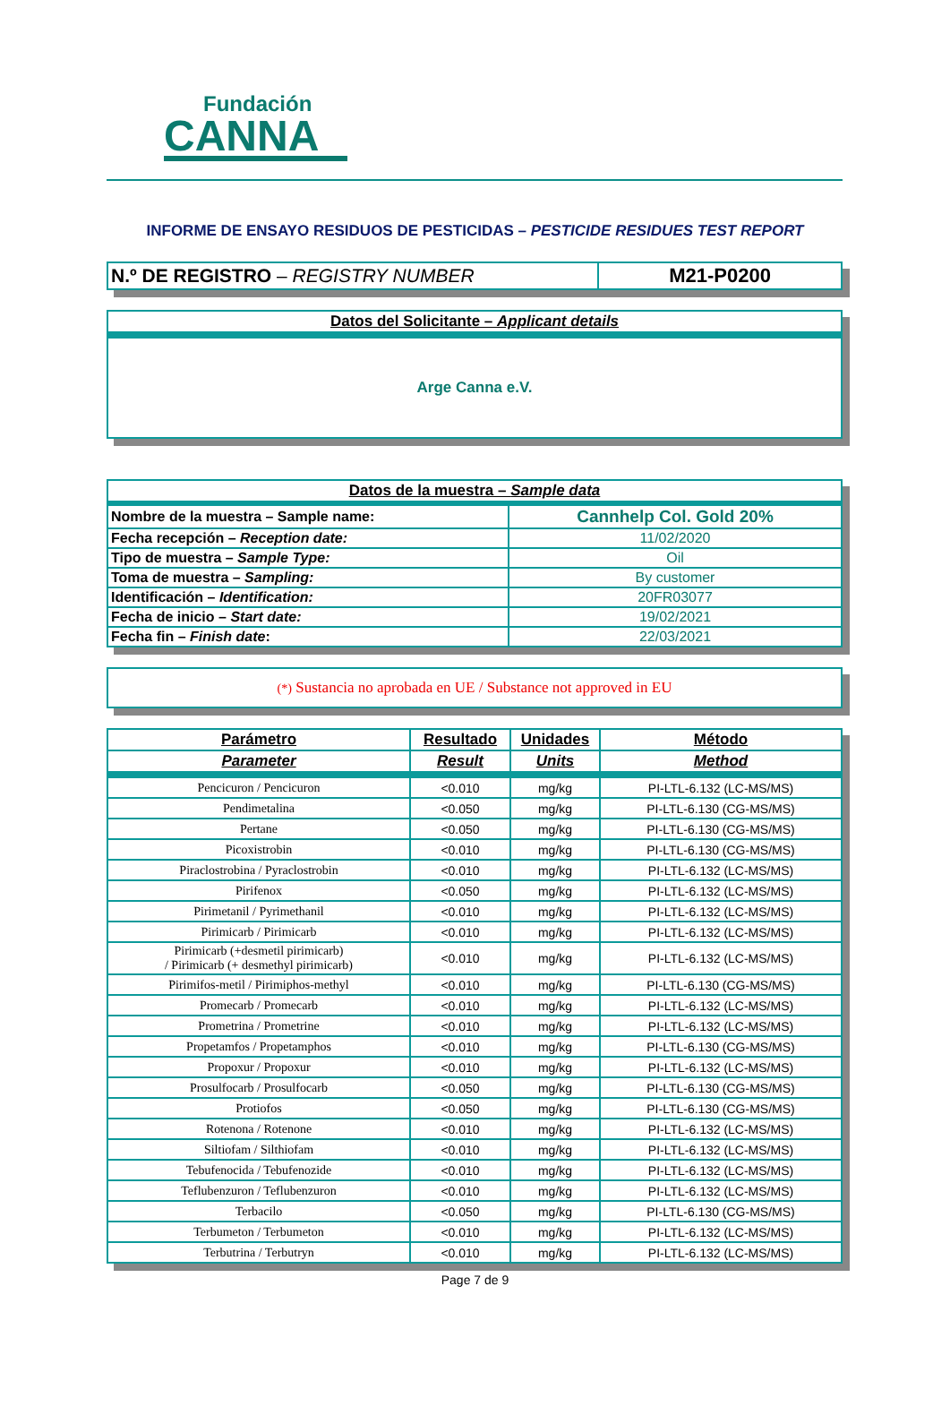Fundación
CANNA
INFORME DE ENSAYO RESIDUOS DE PESTICIDAS – PESTICIDE RESIDUES TEST REPORT
| N.º DE REGISTRO – REGISTRY NUMBER | M21-P0200 |
| Datos del Solicitante – Applicant details |
| Arge Canna e.V. |
| Datos de la muestra – Sample data | |
| Nombre de la muestra – Sample name: | Cannhelp Col. Gold 20% |
| Fecha recepción – Reception date: | 11/02/2020 |
| Tipo de muestra – Sample Type: | Oil |
| Toma de muestra – Sampling: | By customer |
| Identificación – Identification: | 20FR03077 |
| Fecha de inicio – Start date: | 19/02/2021 |
| Fecha fin – Finish date : | 22/03/2021 |
| (*) Sustancia no aprobada en UE / Substance not approved in EU |
| Parámetro | Resultado | Unidades | Método |
| --- | --- | --- | --- |
| Parameter | Result | Units | Method |
| Pencicuron / Pencicuron | <0.010 | mg/kg | PI-LTL-6.132 (LC-MS/MS) |
| Pendimetalina | <0.050 | mg/kg | PI-LTL-6.130 (CG-MS/MS) |
| Pertane | <0.050 | mg/kg | PI-LTL-6.130 (CG-MS/MS) |
| Picoxistrobin | <0.010 | mg/kg | PI-LTL-6.130 (CG-MS/MS) |
| Piraclostrobina / Pyraclostrobin | <0.010 | mg/kg | PI-LTL-6.132 (LC-MS/MS) |
| Pirifenox | <0.050 | mg/kg | PI-LTL-6.132 (LC-MS/MS) |
| Pirimetanil / Pyrimethanil | <0.010 | mg/kg | PI-LTL-6.132 (LC-MS/MS) |
| Pirimicarb / Pirimicarb | <0.010 | mg/kg | PI-LTL-6.132 (LC-MS/MS) |
| Pirimicarb (+desmetil pirimicarb) / Pirimicarb (+ desmethyl pirimicarb) | <0.010 | mg/kg | PI-LTL-6.132 (LC-MS/MS) |
| Pirimifos-metil / Pirimiphos-methyl | <0.010 | mg/kg | PI-LTL-6.130 (CG-MS/MS) |
| Promecarb / Promecarb | <0.010 | mg/kg | PI-LTL-6.132 (LC-MS/MS) |
| Prometrina / Prometrine | <0.010 | mg/kg | PI-LTL-6.132 (LC-MS/MS) |
| Propetamfos / Propetamphos | <0.010 | mg/kg | PI-LTL-6.130 (CG-MS/MS) |
| Propoxur / Propoxur | <0.010 | mg/kg | PI-LTL-6.132 (LC-MS/MS) |
| Prosulfocarb / Prosulfocarb | <0.050 | mg/kg | PI-LTL-6.130 (CG-MS/MS) |
| Protiofos | <0.050 | mg/kg | PI-LTL-6.130 (CG-MS/MS) |
| Rotenona / Rotenone | <0.010 | mg/kg | PI-LTL-6.132 (LC-MS/MS) |
| Siltiofam / Silthiofam | <0.010 | mg/kg | PI-LTL-6.132 (LC-MS/MS) |
| Tebufenocida / Tebufenozide | <0.010 | mg/kg | PI-LTL-6.132 (LC-MS/MS) |
| Teflubenzuron / Teflubenzuron | <0.010 | mg/kg | PI-LTL-6.132 (LC-MS/MS) |
| Terbacilo | <0.050 | mg/kg | PI-LTL-6.130 (CG-MS/MS) |
| Terbumeton / Terbumeton | <0.010 | mg/kg | PI-LTL-6.132 (LC-MS/MS) |
| Terbutrina / Terbutryn | <0.010 | mg/kg | PI-LTL-6.132 (LC-MS/MS) |
Page 7 de 9